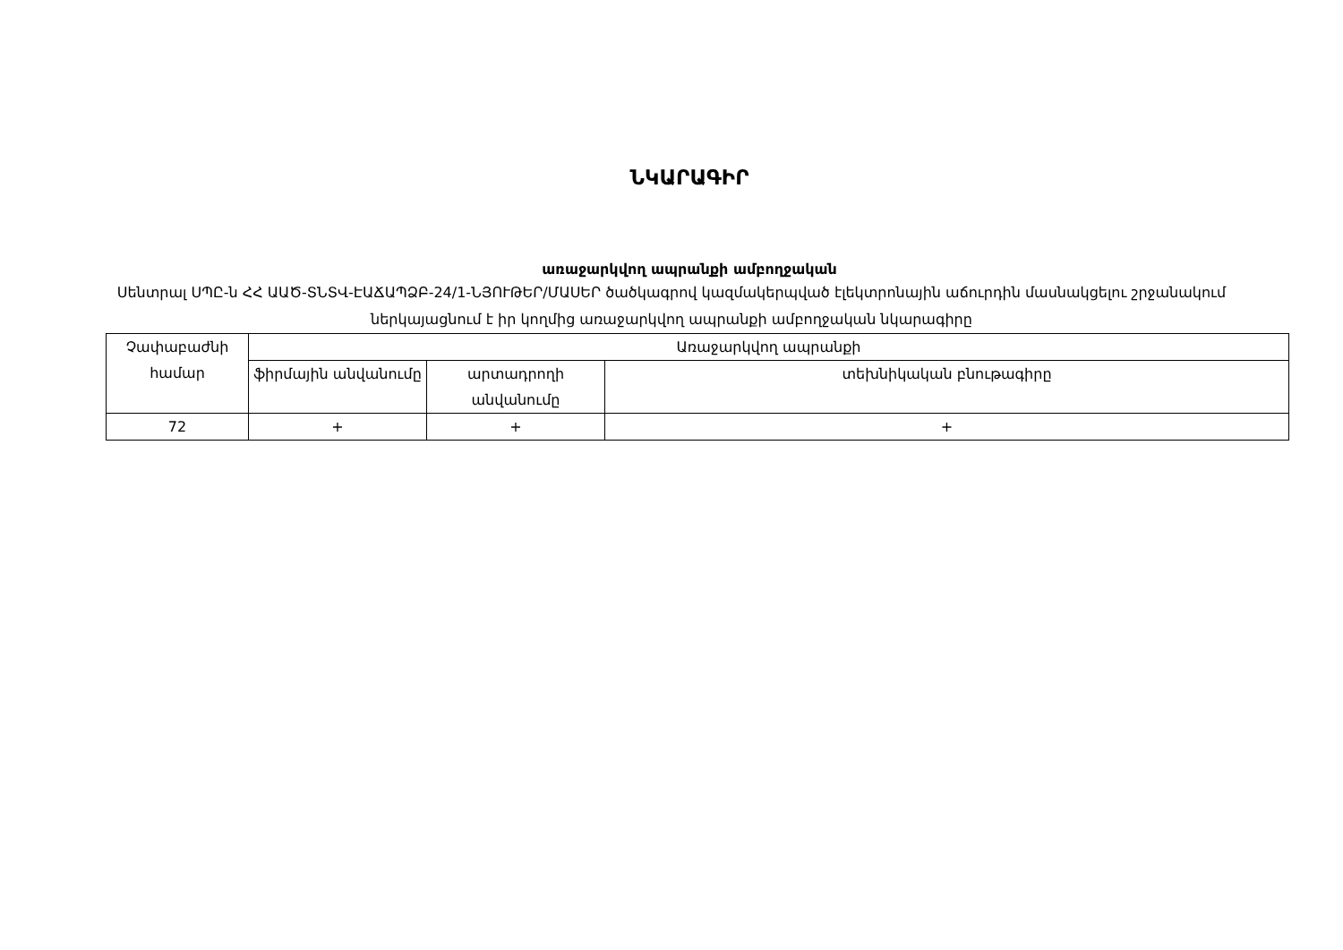ՆԿԱՐԱԳԻՐ
առաջարկվող ապրանքի ամբողջական
Սենտրալ ՍՊԸ-ն ՀՀ ԱԱԾ-ՏՆՏՎ-ԷԱՃԱՊՁԲ-24/1-ՆՅՈՒԹԵՐ/ՄԱՍԵՐ ծածկագրով կազմակերպված էլեկտրոնային աճուրդին մասնակցելու շրջանակում ներկայացնում է իր կողմից առաջարկվող ապրանքի ամբողջական նկարագիրը
| Չափաբաժնի համար | Առաջարկվող ապրանքի | | |
| | ֆիրմային անվանումը | արտադրողի անվանումը | տեխնիկական բնութագիրը |
| 72 | + | + | + |